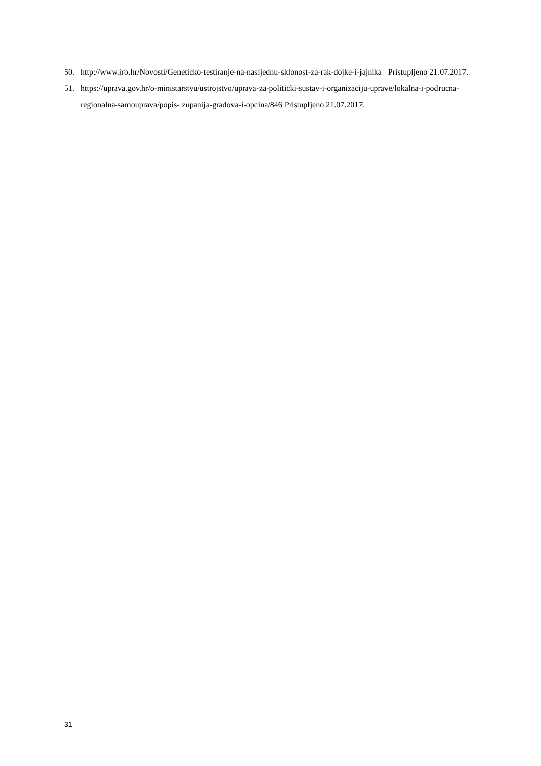50. http://www.irb.hr/Novosti/Geneticko-testiranje-na-nasljednu-sklonost-za-rak-dojke-i-jajnika Pristupljeno 21.07.2017.
51. https://uprava.gov.hr/o-ministarstvu/ustrojstvo/uprava-za-politicki-sustav-i-organizaciju-uprave/lokalna-i-podrucna-regionalna-samouprava/popis- zupanija-gradova-i-opcina/846 Pristupljeno 21.07.2017.
31